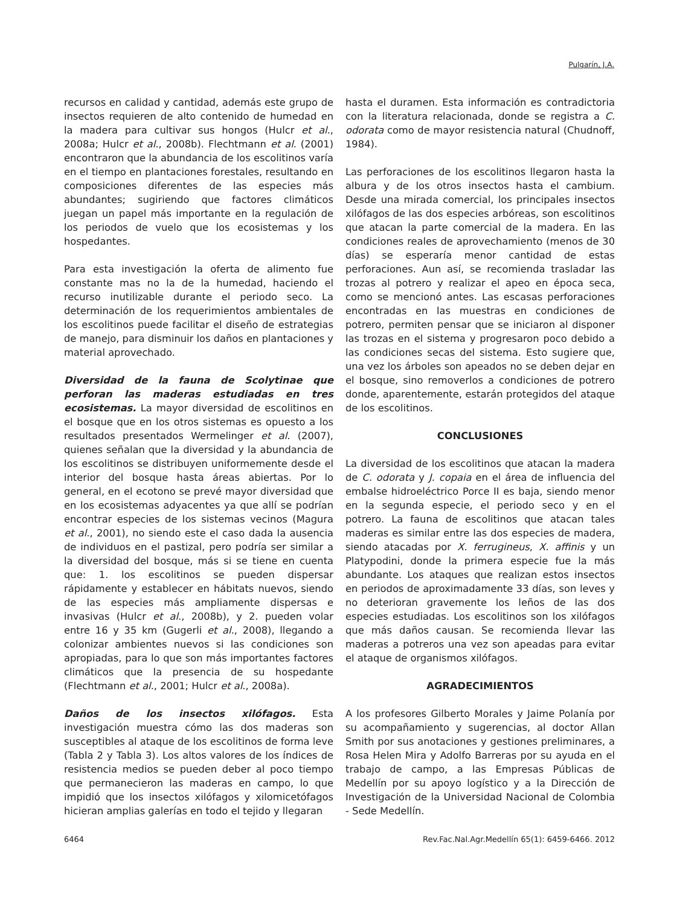Pulgarín, J.A.
recursos en calidad y cantidad, además este grupo de insectos requieren de alto contenido de humedad en la madera para cultivar sus hongos (Hulcr et al., 2008a; Hulcr et al., 2008b). Flechtmann et al. (2001) encontraron que la abundancia de los escolitinos varía en el tiempo en plantaciones forestales, resultando en composiciones diferentes de las especies más abundantes; sugiriendo que factores climáticos juegan un papel más importante en la regulación de los periodos de vuelo que los ecosistemas y los hospedantes.
Para esta investigación la oferta de alimento fue constante mas no la de la humedad, haciendo el recurso inutilizable durante el periodo seco. La determinación de los requerimientos ambientales de los escolitinos puede facilitar el diseño de estrategias de manejo, para disminuir los daños en plantaciones y material aprovechado.
Diversidad de la fauna de Scolytinae que perforan las maderas estudiadas en tres ecosistemas. La mayor diversidad de escolitinos en el bosque que en los otros sistemas es opuesto a los resultados presentados Wermelinger et al. (2007), quienes señalan que la diversidad y la abundancia de los escolitinos se distribuyen uniformemente desde el interior del bosque hasta áreas abiertas. Por lo general, en el ecotono se prevé mayor diversidad que en los ecosistemas adyacentes ya que allí se podrían encontrar especies de los sistemas vecinos (Magura et al., 2001), no siendo este el caso dada la ausencia de individuos en el pastizal, pero podría ser similar a la diversidad del bosque, más si se tiene en cuenta que: 1. los escolitinos se pueden dispersar rápidamente y establecer en hábitats nuevos, siendo de las especies más ampliamente dispersas e invasivas (Hulcr et al., 2008b), y 2. pueden volar entre 16 y 35 km (Gugerli et al., 2008), llegando a colonizar ambientes nuevos si las condiciones son apropiadas, para lo que son más importantes factores climáticos que la presencia de su hospedante (Flechtmann et al., 2001; Hulcr et al., 2008a).
Daños de los insectos xilófagos. Esta investigación muestra cómo las dos maderas son susceptibles al ataque de los escolitinos de forma leve (Tabla 2 y Tabla 3). Los altos valores de los índices de resistencia medios se pueden deber al poco tiempo que permanecieron las maderas en campo, lo que impidió que los insectos xilófagos y xilomicetófagos hicieran amplias galerías en todo el tejido y llegaran
hasta el duramen. Esta información es contradictoria con la literatura relacionada, donde se registra a C. odorata como de mayor resistencia natural (Chudnoff, 1984).
Las perforaciones de los escolitinos llegaron hasta la albura y de los otros insectos hasta el cambium. Desde una mirada comercial, los principales insectos xilófagos de las dos especies arbóreas, son escolitinos que atacan la parte comercial de la madera. En las condiciones reales de aprovechamiento (menos de 30 días) se esperaría menor cantidad de estas perforaciones. Aun así, se recomienda trasladar las trozas al potrero y realizar el apeo en época seca, como se mencionó antes. Las escasas perforaciones encontradas en las muestras en condiciones de potrero, permiten pensar que se iniciaron al disponer las trozas en el sistema y progresaron poco debido a las condiciones secas del sistema. Esto sugiere que, una vez los árboles son apeados no se deben dejar en el bosque, sino removerlos a condiciones de potrero donde, aparentemente, estarán protegidos del ataque de los escolitinos.
CONCLUSIONES
La diversidad de los escolitinos que atacan la madera de C. odorata y J. copaia en el área de influencia del embalse hidroeléctrico Porce II es baja, siendo menor en la segunda especie, el periodo seco y en el potrero. La fauna de escolitinos que atacan tales maderas es similar entre las dos especies de madera, siendo atacadas por X. ferrugineus, X. affinis y un Platypodini, donde la primera especie fue la más abundante. Los ataques que realizan estos insectos en periodos de aproximadamente 33 días, son leves y no deterioran gravemente los leños de las dos especies estudiadas. Los escolitinos son los xilófagos que más daños causan. Se recomienda llevar las maderas a potreros una vez son apeadas para evitar el ataque de organismos xilófagos.
AGRADECIMIENTOS
A los profesores Gilberto Morales y Jaime Polanía por su acompañamiento y sugerencias, al doctor Allan Smith por sus anotaciones y gestiones preliminares, a Rosa Helen Mira y Adolfo Barreras por su ayuda en el trabajo de campo, a las Empresas Públicas de Medellín por su apoyo logístico y a la Dirección de Investigación de la Universidad Nacional de Colombia - Sede Medellín.
6464 Rev.Fac.Nal.Agr.Medellín 65(1): 6459-6466. 2012